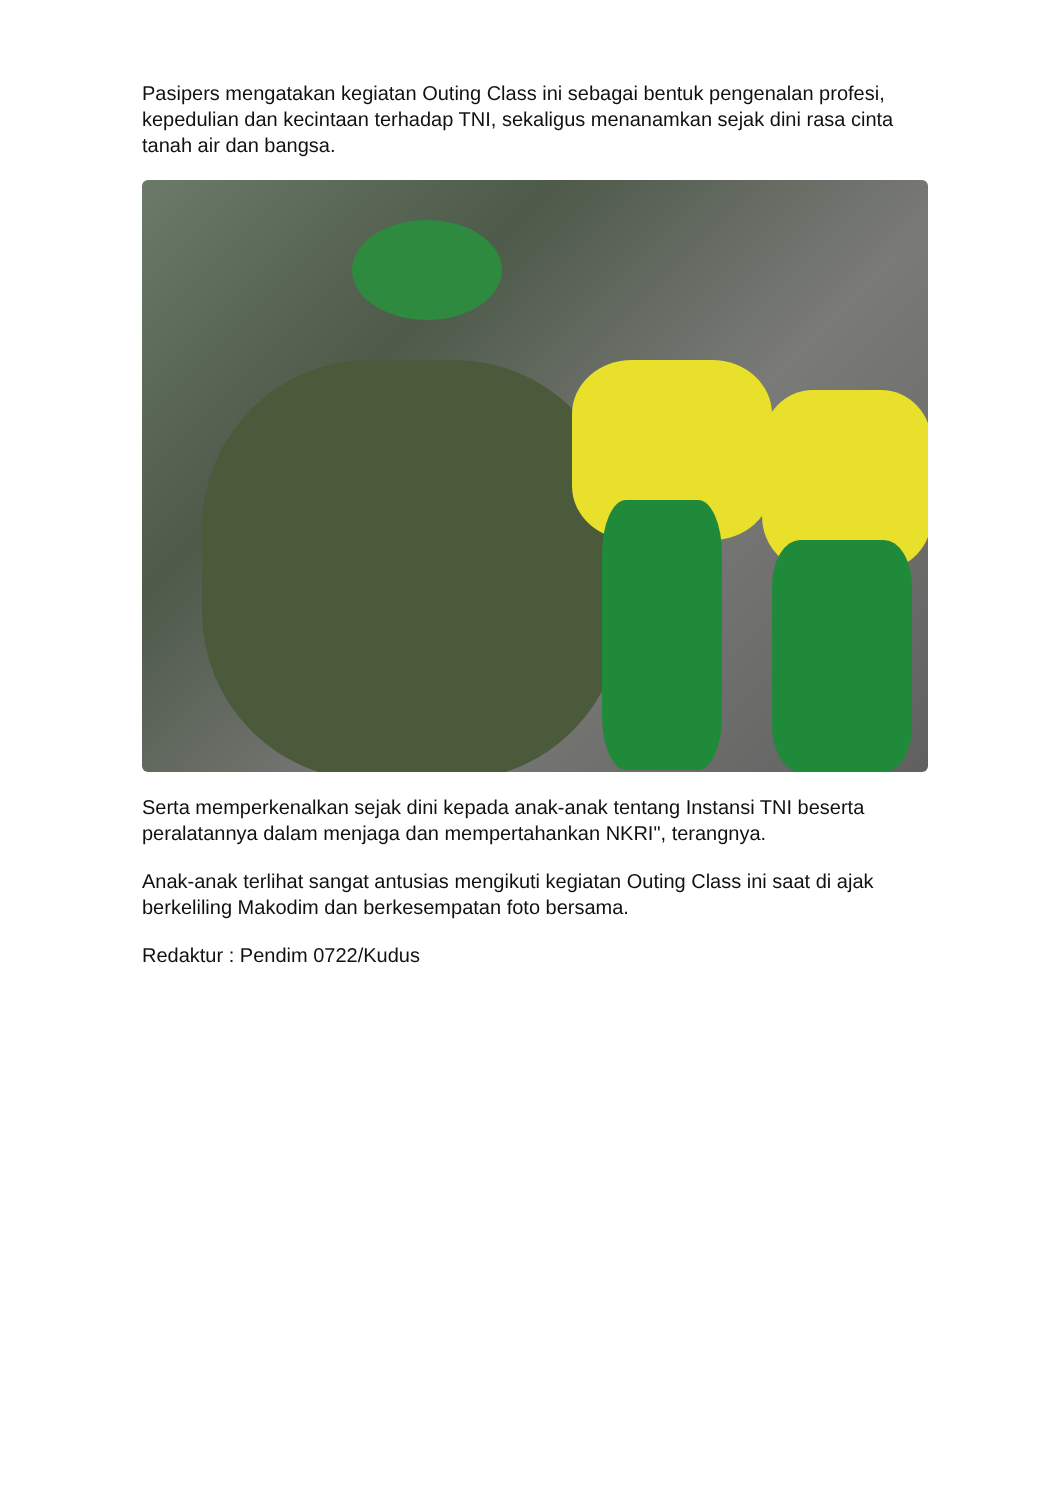Pasipers mengatakan kegiatan Outing Class ini sebagai bentuk pengenalan profesi, kepedulian dan kecintaan terhadap TNI, sekaligus menanamkan sejak dini rasa cinta tanah air dan bangsa.
Serta memperkenalkan sejak dini kepada anak-anak tentang Instansi TNI beserta peralatannya dalam menjaga dan mempertahankan NKRI", terangnya.
Anak-anak terlihat sangat antusias mengikuti kegiatan Outing Class ini saat di ajak berkeliling Makodim dan berkesempatan foto bersama.
Redaktur : Pendim 0722/Kudus